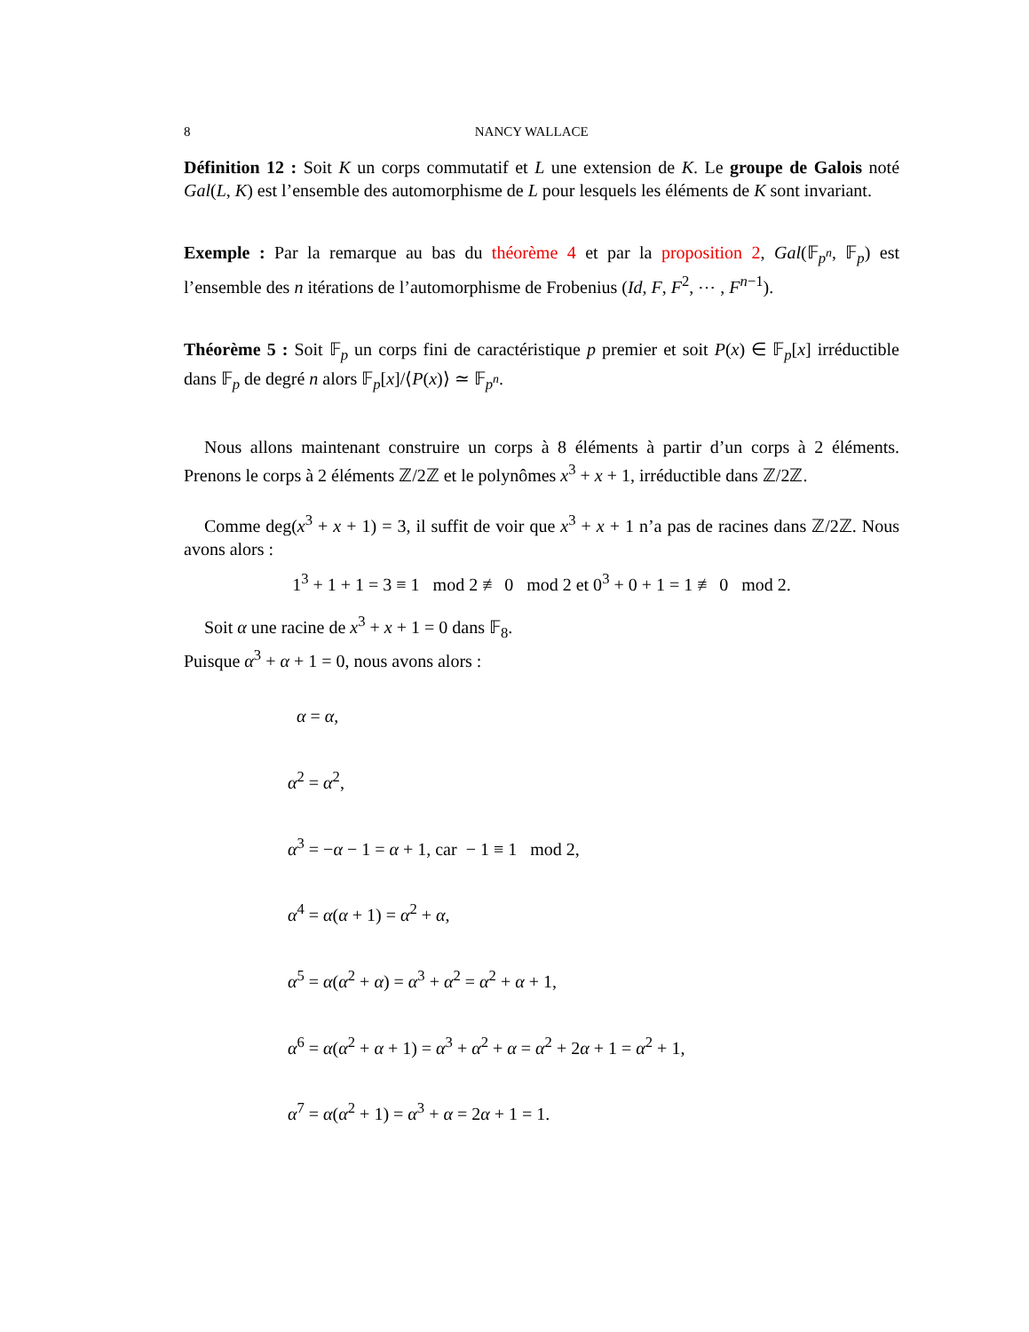8 NANCY WALLACE
Définition 12 : Soit K un corps commutatif et L une extension de K. Le groupe de Galois noté Gal(L, K) est l’ensemble des automorphisme de L pour lesquels les éléments de K sont invariant.
Exemple : Par la remarque au bas du théorème 4 et par la proposition 2, Gal(𝔽<sub>p<sup>n</sup></sub>, 𝔽<sub>p</sub>) est l’ensemble des n itérations de l’automorphisme de Frobenius (Id, F, F<sup>2</sup>, ⋯ , F<sup>n−1</sup>).
Théorème 5 : Soit 𝔽<sub>p</sub> un corps fini de caractéristique p premier et soit P(x) ∈ 𝔽<sub>p</sub>[x] irréductible dans 𝔽<sub>p</sub> de degré n alors 𝔽<sub>p</sub>[x]/⟨P(x)⟩ ≃ 𝔽<sub>p<sup>n</sup></sub>.
Nous allons maintenant construire un corps à 8 éléments à partir d’un corps à 2 éléments. Prenons le corps à 2 éléments ℤ/2ℤ et le polynômes x<sup>3</sup> + x + 1, irréductible dans ℤ/2ℤ.
Comme deg(x<sup>3</sup> + x + 1) = 3, il suffit de voir que x<sup>3</sup> + x + 1 n’a pas de racines dans ℤ/2ℤ. Nous avons alors :
1<sup>3</sup> + 1 + 1 = 3 ≡ 1 mod 2 ≢ 0 mod 2 et 0<sup>3</sup> + 0 + 1 = 1 ≢ 0 mod 2.
Soit α une racine de x<sup>3</sup> + x + 1 = 0 dans 𝔽<sub>8</sub>.
Puisque α<sup>3</sup> + α + 1 = 0, nous avons alors :
α = α,
α<sup>2</sup> = α<sup>2</sup>,
α<sup>3</sup> = −α − 1 = α + 1, car − 1 ≡ 1 mod 2,
α<sup>4</sup> = α(α + 1) = α<sup>2</sup> + α,
α<sup>5</sup> = α(α<sup>2</sup> + α) = α<sup>3</sup> + α<sup>2</sup> = α<sup>2</sup> + α + 1,
α<sup>6</sup> = α(α<sup>2</sup> + α + 1) = α<sup>3</sup> + α<sup>2</sup> + α = α<sup>2</sup> + 2α + 1 = α<sup>2</sup> + 1,
α<sup>7</sup> = α(α<sup>2</sup> + 1) = α<sup>3</sup> + α = 2α + 1 = 1.